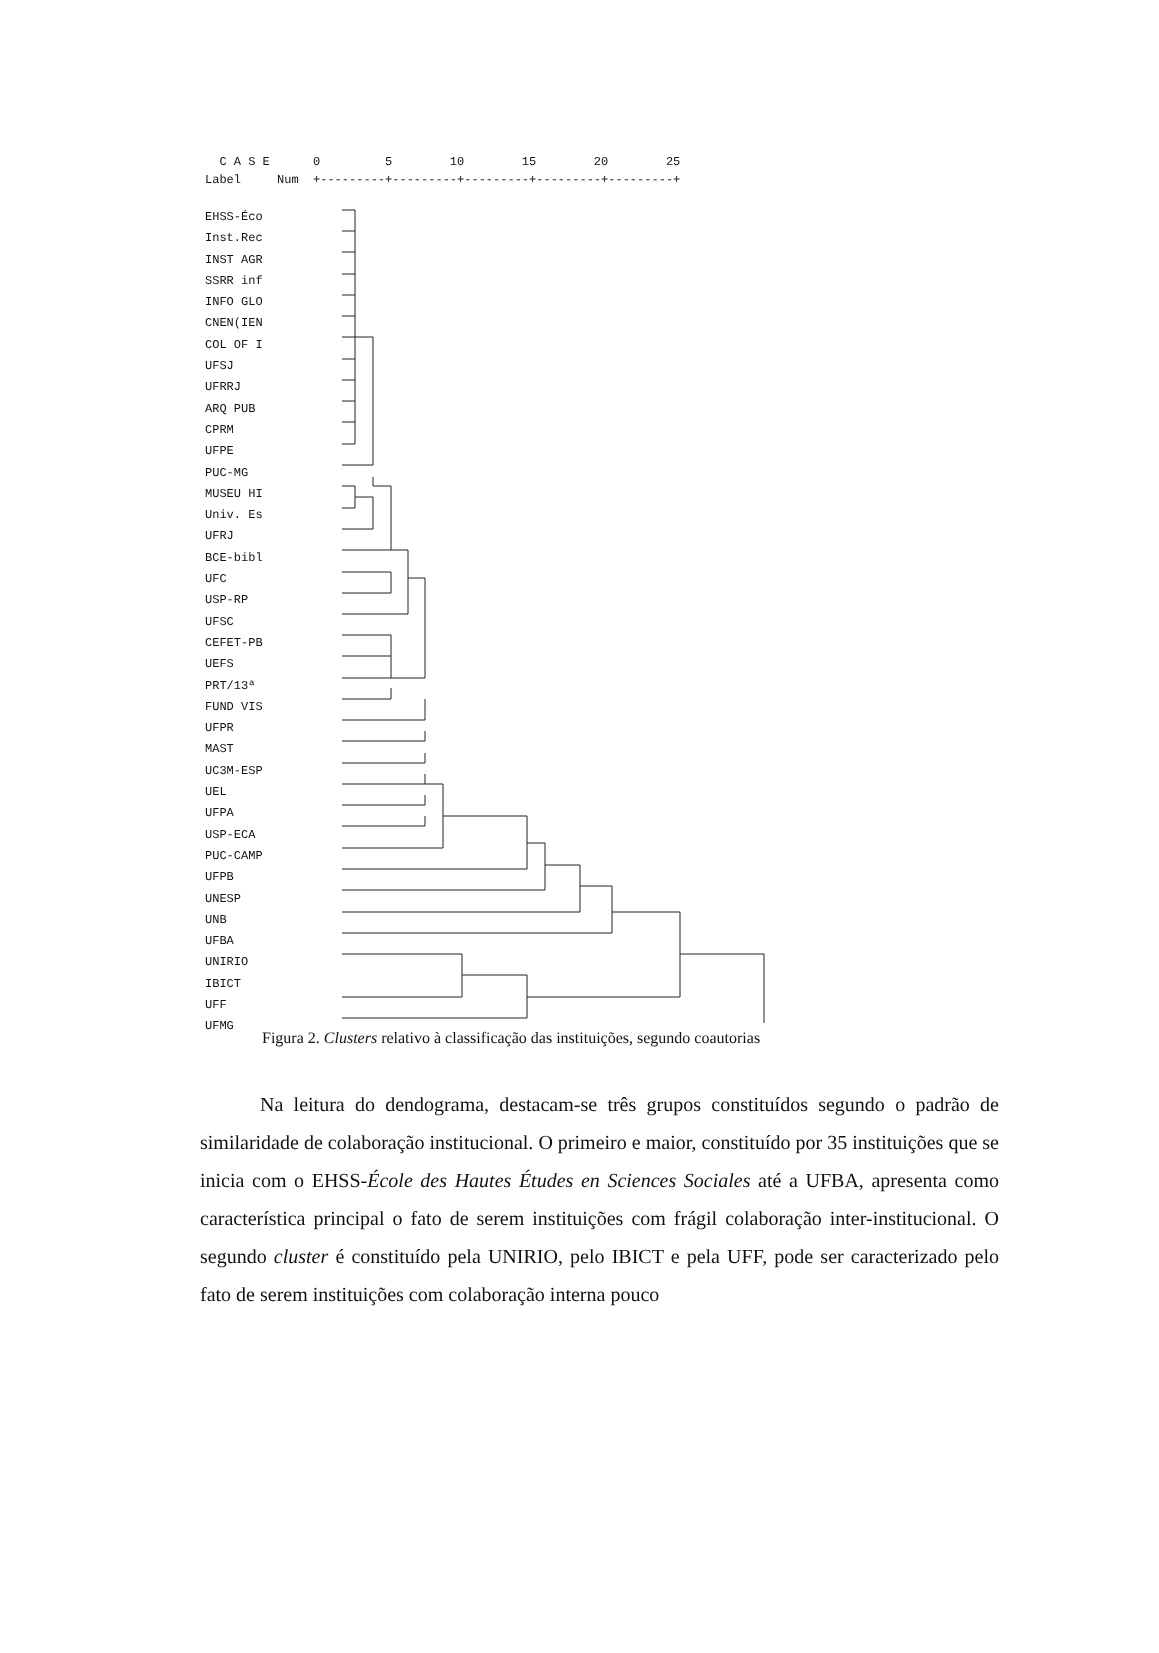C A S E 0 5 10 15 20 25 Label Num +---------+---------+---------+---------+---------+
EHSS-Éco
Inst.Rec
INST AGR
SSRR inf
INFO GLO
CNEN(IEN
COL OF I
UFSJ
UFRRJ
ARQ PUB
CPRM
UFPE
PUC-MG
MUSEU HI
Univ. Es
UFRJ
BCE-bibl
UFC
USP-RP
UFSC
CEFET-PB
UEFS
PRT/13ª
FUND VIS
UFPR
MAST
UC3M-ESP
UEL
UFPA
USP-ECA
PUC-CAMP
UFPB
UNESP
UNB
UFBA
UNIRIO
IBICT
UFF
UFMG
Figura 2. Clusters relativo à classificação das instituições, segundo coautorias
   Na leitura do dendograma, destacam-se três grupos constituídos segundo o padrão de similaridade de colaboração institucional. O primeiro e maior, constituído por 35 instituições que se inicia com o EHSS-École des Hautes Études en Sciences Sociales até a UFBA, apresenta como característica principal o fato de serem instituições com frágil colaboração inter-institucional. O segundo cluster é constituído pela UNIRIO, pelo IBICT e pela UFF, pode ser caracterizado pelo fato de serem instituições com colaboração interna pouco